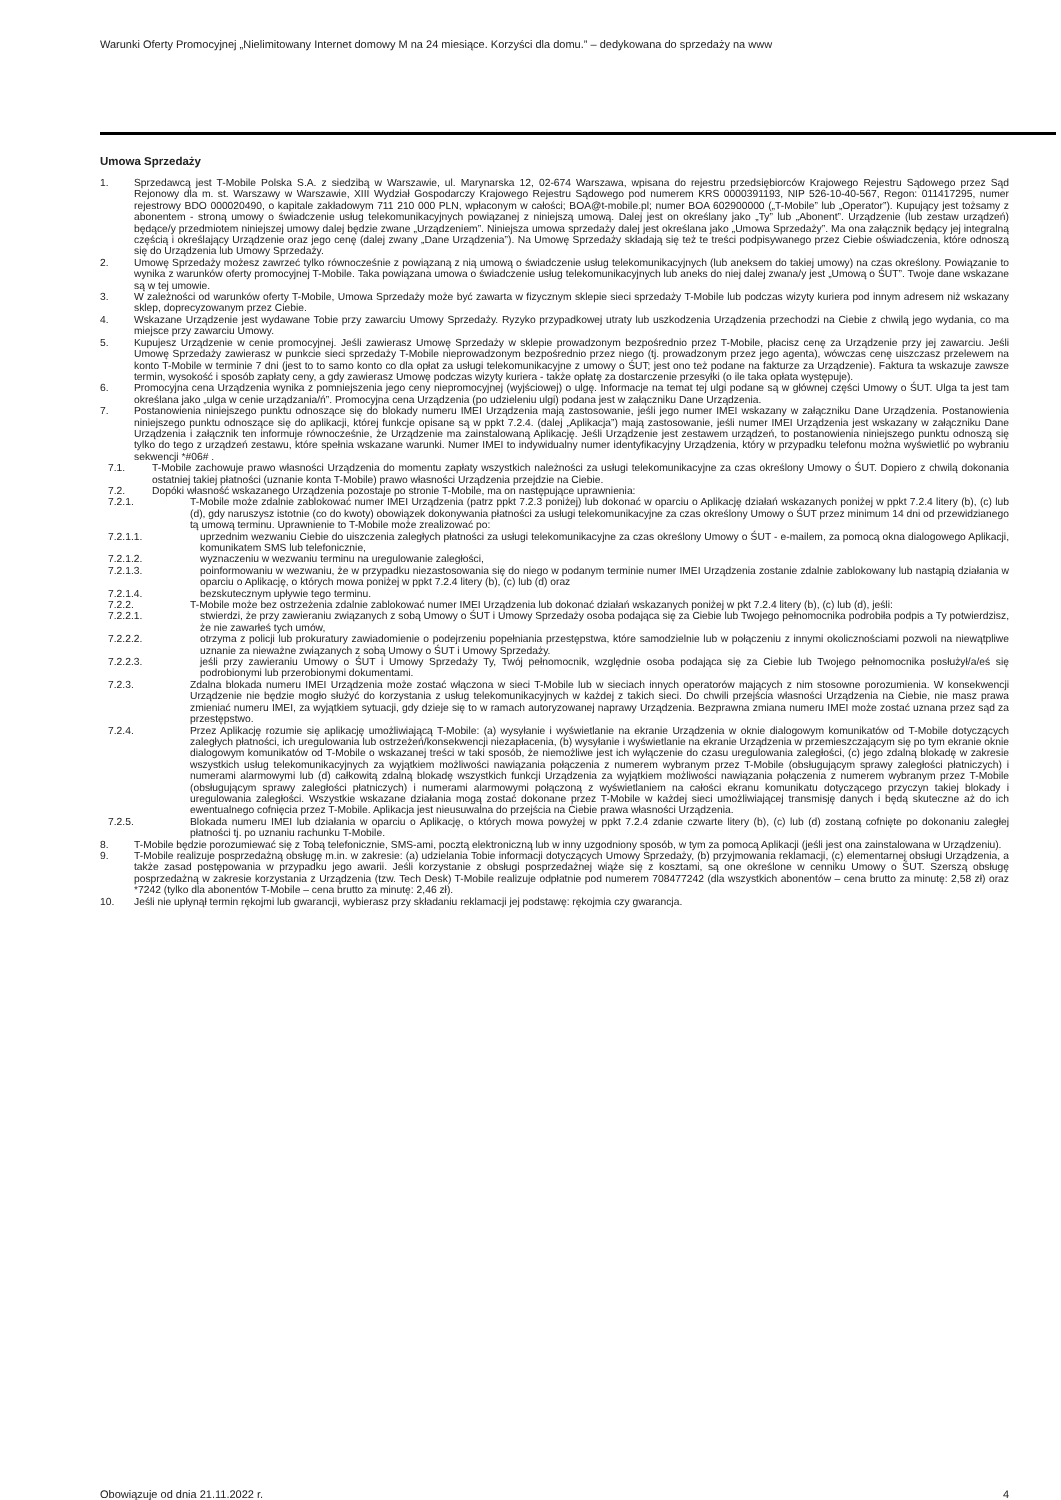Warunki Oferty Promocyjnej „Nielimitowany Internet domowy M na 24 miesiące. Korzyści dla domu.” – dedykowana do sprzedaży na www
Umowa Sprzedaży
1. Sprzedawcą jest T-Mobile Polska S.A. z siedzibą w Warszawie, ul. Marynarska 12, 02-674 Warszawa, wpisana do rejestru przedsiębiorców Krajowego Rejestru Sądowego przez Sąd Rejonowy dla m. st. Warszawy w Warszawie, XIII Wydział Gospodarczy Krajowego Rejestru Sądowego pod numerem KRS 0000391193, NIP 526-10-40-567, Regon: 011417295, numer rejestrowy BDO 000020490, o kapitale zakładowym 711 210 000 PLN, wpłaconym w całości; BOA@t-mobile.pl; numer BOA 602900000 („T-Mobile” lub „Operator”). Kupujący jest tożsamy z abonentem - stroną umowy o świadczenie usług telekomunikacyjnych powiązanej z niniejszą umową. Dalej jest on określany jako „Ty” lub „Abonent”. Urządzenie (lub zestaw urządzeń) będące/y przedmiotem niniejszej umowy dalej będzie zwane „Urządzeniem”. Niniejsza umowa sprzedaży dalej jest określana jako „Umowa Sprzedaży”. Ma ona załącznik będący jej integralną częścią i określający Urządzenie oraz jego cenę (dalej zwany „Dane Urządzenia”). Na Umowę Sprzedaży składają się też te treści podpisywanego przez Ciebie oświadczenia, które odnoszą się do Urządzenia lub Umowy Sprzedaży.
2. Umowę Sprzedaży możesz zawrzeć tylko równocześnie z powiązaną z nią umową o świadczenie usług telekomunikacyjnych (lub aneksem do takiej umowy) na czas określony. Powiązanie to wynika z warunków oferty promocyjnej T-Mobile. Taka powiązana umowa o świadczenie usług telekomunikacyjnych lub aneks do niej dalej zwana/y jest „Umową o ŚUT”. Twoje dane wskazane są w tej umowie.
3. W zależności od warunków oferty T-Mobile, Umowa Sprzedaży może być zawarta w fizycznym sklepie sieci sprzedaży T-Mobile lub podczas wizyty kuriera pod innym adresem niż wskazany sklep, doprecyzowanym przez Ciebie.
4. Wskazane Urządzenie jest wydawane Tobie przy zawarciu Umowy Sprzedaży. Ryzyko przypadkowej utraty lub uszkodzenia Urządzenia przechodzi na Ciebie z chwilą jego wydania, co ma miejsce przy zawarciu Umowy.
5. Kupujesz Urządzenie w cenie promocyjnej. Jeśli zawierasz Umowę Sprzedaży w sklepie prowadzonym bezpośrednio przez T-Mobile, płacisz cenę za Urządzenie przy jej zawarciu. Jeśli Umowę Sprzedaży zawierasz w punkcie sieci sprzedaży T-Mobile nieprowadzonym bezpośrednio przez niego (tj. prowadzonym przez jego agenta), wówczas cenę uiszczasz przelewem na konto T-Mobile w terminie 7 dni (jest to to samo konto co dla opłat za usługi telekomunikacyjne z umowy o ŚUT; jest ono też podane na fakturze za Urządzenie). Faktura ta wskazuje zawsze termin, wysokość i sposób zapłaty ceny, a gdy zawierasz Umowę podczas wizyty kuriera - także opłatę za dostarczenie przesyłki (o ile taka opłata występuje).
6. Promocyjna cena Urządzenia wynika z pomniejszenia jego ceny niepromocyjnej (wyjściowej) o ulgę. Informacje na temat tej ulgi podane są w głównej części Umowy o ŚUT. Ulga ta jest tam określana jako „ulga w cenie urządzania/ń”. Promocyjna cena Urządzenia (po udzieleniu ulgi) podana jest w załączniku Dane Urządzenia.
7. Postanowienia niniejszego punktu odnoszące się do blokady numeru IMEI Urządzenia mają zastosowanie, jeśli jego numer IMEI wskazany w załączniku Dane Urządzenia. Postanowienia niniejszego punktu odnoszące się do aplikacji, której funkcje opisane są w ppkt 7.2.4. (dalej „Aplikacja”) mają zastosowanie, jeśli numer IMEI Urządzenia jest wskazany w załączniku Dane Urządzenia i załącznik ten informuje równocześnie, że Urządzenie ma zainstalowaną Aplikację. Jeśli Urządzenie jest zestawem urządzeń, to postanowienia niniejszego punktu odnoszą się tylko do tego z urządzeń zestawu, które spełnia wskazane warunki. Numer IMEI to indywidualny numer identyfikacyjny Urządzenia, który w przypadku telefonu można wyświetlić po wybraniu sekwencji *#06# .
7.1. T-Mobile zachowuje prawo własności Urządzenia do momentu zapłaty wszystkich należności za usługi telekomunikacyjne za czas określony Umowy o ŚUT. Dopiero z chwilą dokonania ostatniej takiej płatności (uznanie konta T-Mobile) prawo własności Urządzenia przejdzie na Ciebie.
7.2. Dopóki własność wskazanego Urządzenia pozostaje po stronie T-Mobile, ma on następujące uprawnienia:
7.2.1. T-Mobile może zdalnie zablokować numer IMEI Urządzenia (patrz ppkt 7.2.3 poniżej) lub dokonać w oparciu o Aplikację działań wskazanych poniżej w ppkt 7.2.4 litery (b), (c) lub (d), gdy naruszysz istotnie (co do kwoty) obowiązek dokonywania płatności za usługi telekomunikacyjne za czas określony Umowy o ŚUT przez minimum 14 dni od przewidzianego tą umową terminu. Uprawnienie to T-Mobile może zrealizować po:
7.2.1.1. uprzednim wezwaniu Ciebie do uiszczenia zaległych płatności za usługi telekomunikacyjne za czas określony Umowy o ŚUT - e-mailem, za pomocą okna dialogowego Aplikacji, komunikatem SMS lub telefonicznie,
7.2.1.2. wyznaczeniu w wezwaniu terminu na uregulowanie zaległości,
7.2.1.3. poinformowaniu w wezwaniu, że w przypadku niezastosowania się do niego w podanym terminie numer IMEI Urządzenia zostanie zdalnie zablokowany lub nastąpią działania w oparciu o Aplikację, o których mowa poniżej w ppkt 7.2.4 litery (b), (c) lub (d) oraz
7.2.1.4. bezskutecznym upływie tego terminu.
7.2.2. T-Mobile może bez ostrzeżenia zdalnie zablokować numer IMEI Urządzenia lub dokonać działań wskazanych poniżej w pkt 7.2.4 litery (b), (c) lub (d), jeśli:
7.2.2.1. stwierdzi, że przy zawieraniu związanych z sobą Umowy o ŚUT i Umowy Sprzedaży osoba podająca się za Ciebie lub Twojego pełnomocnika podrobiła podpis a Ty potwierdzisz, że nie zawarłeś tych umów,
7.2.2.2. otrzyma z policji lub prokuratury zawiadomienie o podejrzeniu popełniania przestępstwa, które samodzielnie lub w połączeniu z innymi okolicznościami pozwoli na niewątpliwe uznanie za nieważne związanych z sobą Umowy o ŚUT i Umowy Sprzedaży.
7.2.2.3. jeśli przy zawieraniu Umowy o ŚUT i Umowy Sprzedaży Ty, Twój pełnomocnik, względnie osoba podająca się za Ciebie lub Twojego pełnomocnika posłużył/a/eś się podrobionymi lub przerobionymi dokumentami.
7.2.3. Zdalna blokada numeru IMEI Urządzenia może zostać włączona w sieci T-Mobile lub w sieciach innych operatorów mających z nim stosowne porozumienia. W konsekwencji Urządzenie nie będzie mogło służyć do korzystania z usług telekomunikacyjnych w każdej z takich sieci. Do chwili przejścia własności Urządzenia na Ciebie, nie masz prawa zmieniać numeru IMEI, za wyjątkiem sytuacji, gdy dzieje się to w ramach autoryzowanej naprawy Urządzenia. Bezprawna zmiana numeru IMEI może zostać uznana przez sąd za przestępstwo.
7.2.4. Przez Aplikację rozumie się aplikację umożliwiającą T-Mobile: (a) wysyłanie i wyświetlanie na ekranie Urządzenia w oknie dialogowym komunikatów od T-Mobile dotyczących zaległych płatności, ich uregulowania lub ostrzeżeń/konsekwencji niezapłacenia, (b) wysyłanie i wyświetlanie na ekranie Urządzenia w przemieszczającym się po tym ekranie oknie dialogowym komunikatów od T-Mobile o wskazanej treści w taki sposób, że niemożliwe jest ich wyłączenie do czasu uregulowania zaległości, (c) jego zdalną blokadę w zakresie wszystkich usług telekomunikacyjnych za wyjątkiem możliwości nawiązania połączenia z numerem wybranym przez T-Mobile (obsługującym sprawy zaległości płatniczych) i numerami alarmowymi lub (d) całkowitą zdalną blokadę wszystkich funkcji Urządzenia za wyjątkiem możliwości nawiązania połączenia z numerem wybranym przez T-Mobile (obsługującym sprawy zaległości płatniczych) i numerami alarmowymi połączoną z wyświetlaniem na całości ekranu komunikatu dotyczącego przyczyn takiej blokady i uregulowania zaległości. Wszystkie wskazane działania mogą zostać dokonane przez T-Mobile w każdej sieci umożliwiającej transmisję danych i będą skuteczne aż do ich ewentualnego cofnięcia przez T-Mobile. Aplikacja jest nieusuwalna do przejścia na Ciebie prawa własności Urządzenia.
7.2.5. Blokada numeru IMEI lub działania w oparciu o Aplikację, o których mowa powyżej w ppkt 7.2.4 zdanie czwarte litery (b), (c) lub (d) zostaną cofnięte po dokonaniu zaległej płatności tj. po uznaniu rachunku T-Mobile.
8. T-Mobile będzie porozumiewać się z Tobą telefonicznie, SMS-ami, pocztą elektroniczną lub w inny uzgodniony sposób, w tym za pomocą Aplikacji (jeśli jest ona zainstalowana w Urządzeniu).
9. T-Mobile realizuje posprzedażną obsługę m.in. w zakresie: (a) udzielania Tobie informacji dotyczących Umowy Sprzedaży, (b) przyjmowania reklamacji, (c) elementarnej obsługi Urządzenia, a także zasad postępowania w przypadku jego awarii. Jeśli korzystanie z obsługi posprzedażnej wiąże się z kosztami, są one określone w cenniku Umowy o ŚUT. Szerszą obsługę posprzedażną w zakresie korzystania z Urządzenia (tzw. Tech Desk) T-Mobile realizuje odpłatnie pod numerem 708477242 (dla wszystkich abonentów – cena brutto za minutę: 2,58 zł) oraz *7242 (tylko dla abonentów T-Mobile – cena brutto za minutę: 2,46 zł).
10. Jeśli nie upłynął termin rękojmi lub gwarancji, wybierasz przy składaniu reklamacji jej podstawę: rękojmia czy gwarancja.
Obowiązuje od dnia 21.11.2022 r. 4